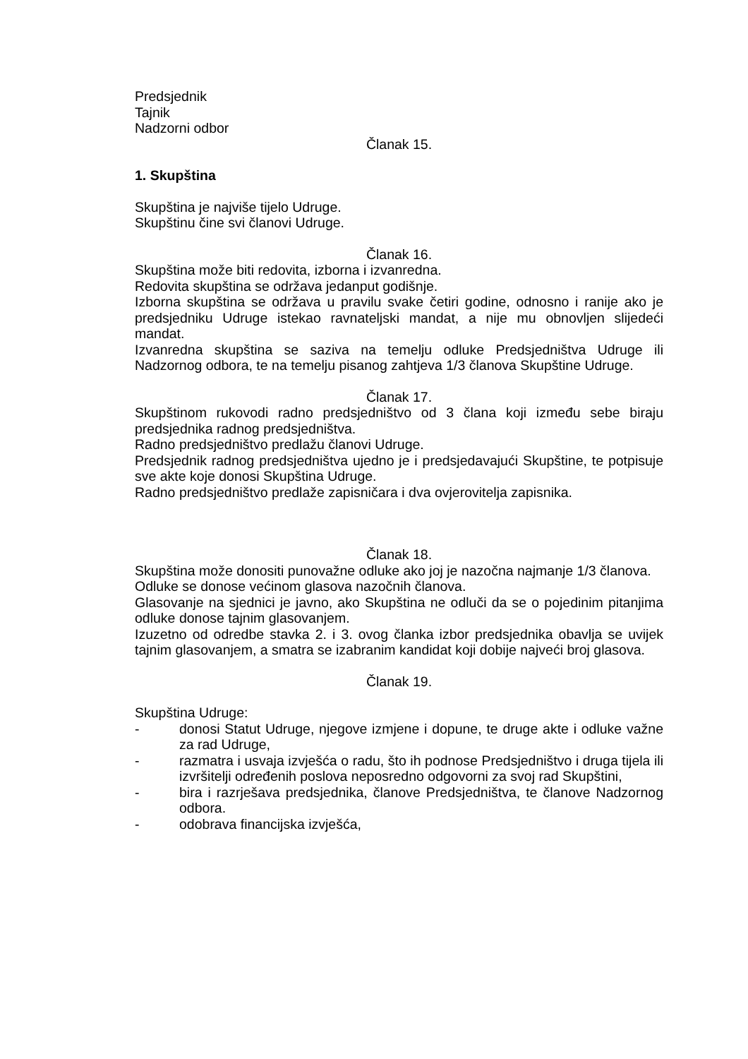Predsjednik
Tajnik
Nadzorni odbor
Članak 15.
1. Skupština
Skupština je najviše tijelo Udruge.
Skupštinu čine svi članovi Udruge.
Članak 16.
Skupština može biti redovita, izborna i izvanredna.
Redovita skupština se održava jedanput godišnje.
Izborna skupština se održava u pravilu svake četiri godine, odnosno i ranije ako je predsjedniku Udruge istekao ravnateljski mandat, a nije mu obnovljen slijedeći mandat.
Izvanredna skupština se saziva na temelju odluke Predsjedništva Udruge ili Nadzornog odbora, te na temelju pisanog zahtjeva 1/3 članova Skupštine Udruge.
Članak 17.
Skupštinom rukovodi radno predsjedništvo od 3 člana koji između sebe biraju predsjednika radnog predsjedništva.
Radno predsjedništvo predlažu članovi Udruge.
Predsjednik radnog predsjedništva ujedno je i predsjedavajući Skupštine, te potpisuje sve akte koje donosi Skupština Udruge.
Radno predsjedništvo predlaže zapisničara i dva ovjerovitelja zapisnika.
Članak 18.
Skupština može donositi punovažne odluke ako joj je nazočna najmanje 1/3 članova.
Odluke se donose većinom glasova nazočnih članova.
Glasovanje na sjednici je javno, ako Skupština ne odluči da se o pojedinim pitanjima odluke donose tajnim glasovanjem.
Izuzetno od odredbe stavka 2. i 3. ovog članka izbor predsjednika obavlja se uvijek tajnim glasovanjem, a smatra se izabranim kandidat koji dobije najveći broj glasova.
Članak 19.
Skupština Udruge:
- donosi Statut Udruge, njegove izmjene i dopune, te druge akte i odluke važne za rad Udruge,
- razmatra i usvaja izvješća o radu, što ih podnose Predsjedništvo i druga tijela ili izvršitelji određenih poslova neposredno odgovorni za svoj rad Skupštini,
- bira i razrješava predsjednika, članove Predsjedništva, te članove Nadzornog odbora.
- odobrava financijska izvješća,